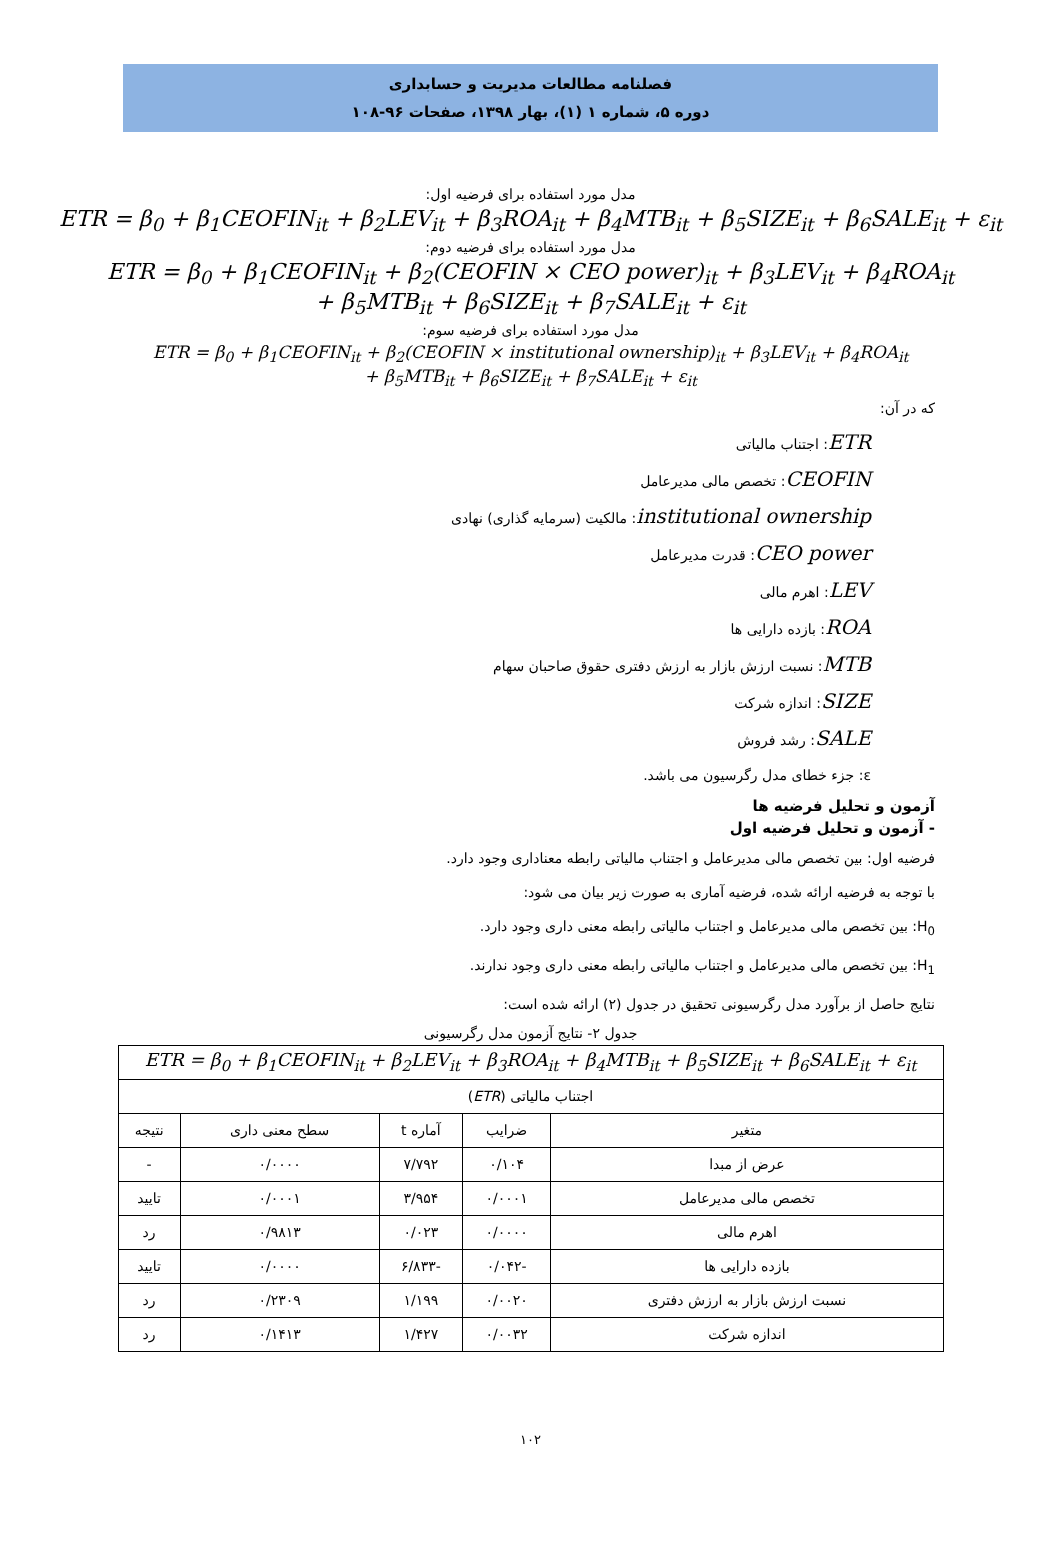فصلنامه مطالعات مدیریت و حسابداری
دوره ۵، شماره ۱ (۱)، بهار ۱۳۹۸، صفحات ۹۶-۱۰۸
مدل مورد استفاده برای فرضیه اول:
ETR = β<sub>0</sub> + β<sub>1</sub>CEOFIN<sub>it</sub> + β<sub>2</sub>LEV<sub>it</sub> + β<sub>3</sub>ROA<sub>it</sub> + β<sub>4</sub>MTB<sub>it</sub> + β<sub>5</sub>SIZE<sub>it</sub> + β<sub>6</sub>SALE<sub>it</sub> + ε<sub>it</sub>
مدل مورد استفاده برای فرضیه دوم:
ETR = β<sub>0</sub> + β<sub>1</sub>CEOFIN<sub>it</sub> + β<sub>2</sub>(CEOFIN × CEO power)<sub>it</sub> + β<sub>3</sub>LEV<sub>it</sub> + β<sub>4</sub>ROA<sub>it</sub>
+ β<sub>5</sub>MTB<sub>it</sub> + β<sub>6</sub>SIZE<sub>it</sub> + β<sub>7</sub>SALE<sub>it</sub> + ε<sub>it</sub>
مدل مورد استفاده برای فرضیه سوم:
ETR = β<sub>0</sub> + β<sub>1</sub>CEOFIN<sub>it</sub> + β<sub>2</sub>(CEOFIN × institutional ownership)<sub>it</sub> + β<sub>3</sub>LEV<sub>it</sub> + β<sub>4</sub>ROA<sub>it</sub>
+ β<sub>5</sub>MTB<sub>it</sub> + β<sub>6</sub>SIZE<sub>it</sub> + β<sub>7</sub>SALE<sub>it</sub> + ε<sub>it</sub>
که در آن:
ETR: اجتناب مالیاتی
CEOFIN: تخصص مالی مدیرعامل
institutional ownership: مالکیت (سرمایه گذاری) نهادی
CEO power: قدرت مدیرعامل
LEV: اهرم مالی
ROA: بازده دارایی ها
MTB: نسبت ارزش بازار به ارزش دفتری حقوق صاحبان سهام
SIZE: اندازه شرکت
SALE: رشد فروش
ε: جزء خطای مدل رگرسیون می باشد.
آزمون و تحلیل فرضیه ها
- آزمون و تحلیل فرضیه اول
فرضیه اول: بین تخصص مالی مدیرعامل و اجتناب مالیاتی رابطه معناداری وجود دارد.
با توجه به فرضیه ارائه شده، فرضیه آماری به صورت زیر بیان می شود:
H<sub>0</sub>: بین تخصص مالی مدیرعامل و اجتناب مالیاتی رابطه معنی داری وجود دارد.
H<sub>1</sub>: بین تخصص مالی مدیرعامل و اجتناب مالیاتی رابطه معنی داری وجود ندارند.
نتایج حاصل از برآورد مدل رگرسیونی تحقیق در جدول (۲) ارائه شده است:
جدول ۲- نتایج آزمون مدل رگرسیونی
| ETR = β<sub>0</sub> + β<sub>1</sub>CEOFIN<sub>it</sub> + β<sub>2</sub>LEV<sub>it</sub> + β<sub>3</sub>ROA<sub>it</sub> + β<sub>4</sub>MTB<sub>it</sub> + β<sub>5</sub>SIZE<sub>it</sub> + β<sub>6</sub>SALE<sub>it</sub> + ε<sub>it</sub> | | | | |
| اجتناب مالیاتی ( ETR ) | | | | |
| متغیر | ضرایب | آماره t | سطح معنی داری | نتیجه |
| عرض از مبدا | ۰/۱۰۴ | ۷/۷۹۲ | ۰/۰۰۰۰ | - |
| تخصص مالی مدیرعامل | ۰/۰۰۰۱ | ۳/۹۵۴ | ۰/۰۰۰۱ | تایید |
| اهرم مالی | ۰/۰۰۰۰ | ۰/۰۲۳ | ۰/۹۸۱۳ | رد |
| بازده دارایی ها | -۰/۰۴۲ | -۶/۸۳۳ | ۰/۰۰۰۰ | تایید |
| نسبت ارزش بازار به ارزش دفتری | ۰/۰۰۲۰ | ۱/۱۹۹ | ۰/۲۳۰۹ | رد |
| اندازه شرکت | ۰/۰۰۳۲ | ۱/۴۲۷ | ۰/۱۴۱۳ | رد |
۱۰۲